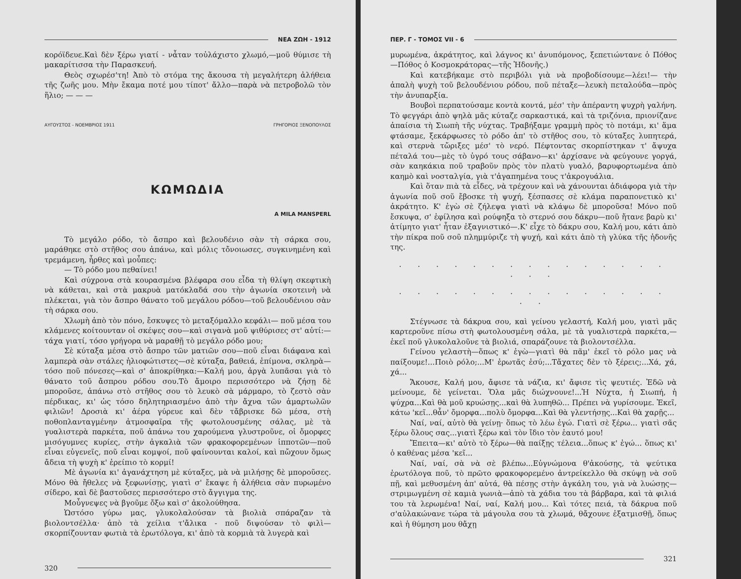ΝΕΑ ΖΩΗ - 1912
κορόϊδευε.Καὶ δὲν ξέρω γιατί - νἆταν τοὐλάχιστο χλωμό,—μοῦ θύμισε τὴ μακαρίτισσα τὴν Παρασκευή.
Θεὸς σχωρέσ'τη! Ἀπὸ τὸ στόμα της ἄκουσα τὴ μεγαλήτερη ἀλήθεια τῆς ζωῆς μου. Μὴν ἔκαμα ποτέ μου τίποτ' ἄλλο—παρὰ νὰ πετροβολῶ τὸν ἥλιο; — — —
ΑΥΓΟΥΣΤΟΣ - ΝΟΕΜΒΡΙΟΣ 1911 ΓΡΗΓΟΡΙΟΣ ΞΕΝΟΠΟΥΛΟΣ
ΚΩΜΩΔΙΑ
A MILA MANSPERL
Τὸ μεγάλο ρόδο, τὸ ἄσπρο καὶ βελουδένιο σὰν τὴ σάρκα σου, μαράθηκε στὸ στῆθος σου ἀπάνω, καὶ μόλις τὄνοιωσες, συγκινημένη καὶ τρεμάμενη, ἦρθες καὶ μοὖπες:
— Τὸ ρόδο μου πεθαίνει!
Καὶ σύχρονα στὰ κουρασμένα βλέφαρα σου εἶδα τὴ θλίψη σκεφτικὴ νὰ κάθεται, καὶ στὰ μακρυὰ ματόκλαδά σου τὴν ἀγωνία σκοτεινὴ νὰ πλέκεται, γιὰ τὸν ἄσπρο θάνατο τοῦ μεγάλου ρόδου—τοῦ βελουδένιου σὰν τὴ σάρκα σου.
Χλωμὴ ἀπὸ τὸν πόνο, ἔσκυψες τὸ μεταξόμαλλο κεφάλι— ποῦ μέσα του κλάμενες κοίτουνταν οἱ σκέψες σου—καὶ σιγανὰ μοῦ ψιθύρισες στ' αὐτί:—τάχα γιατί, τόσο γρήγορα νὰ μαραθῇ τὸ μεγάλο ρόδο μου;
Σὲ κύταξα μέσα στὸ ἄσπρο τῶν ματιῶν σου—ποῦ εἶναι διάφανα καὶ λαμπερὰ σὰν στάλες ἡλιοφώτιστες—σὲ κύταξα, βαθειά, ἐπίμονα, σκληρὰ—τόσο ποῦ πόνεσες—καὶ σ' ἀποκρίθηκα:—Καλή μου, ἀργὰ λυπᾶσαι γιὰ τὸ θάνατο τοῦ ἄσπρου ρόδου σου.Τὸ ἄμοιρο περισσότερο νὰ ζήσῃ δὲ μποροῦσε, ἀπάνω στὸ στῆθος σου τὸ λευκὸ σὰ μάρμαρο, τὸ ζεστὸ σὰν πέρδικας, κι' ὡς τόσο δηλητηριασμένο ἀπὸ τὴν ἄχνα τῶν ἁμαρτωλῶν φιλιῶν! Δροσιὰ κι' ἀέρα γύρευε καὶ δὲν τἄβρισκε δῶ μέσα, στὴ ποθοπλανταγμένην ἀτμοσφαῖρα τῆς φωτολουσμένης σάλας, μὲ τὰ γυαλιστερὰ παρκέτα, ποῦ ἀπάνω του χαρούμενα γλυστροῦνε, οἱ ὄμορφες μισόγυμνες κυρίες, στὴν ἀγκαλιὰ τῶν φρακοφορεμένων ἱπποτῶν—ποῦ εἶναι εὐγενεῖς, ποῦ εἶναι κομψοί, ποῦ φαίνουνται καλοί, καὶ πὤχουν ὅμως ἄδεια τὴ ψυχὴ κ' ἐρείπιο τὸ κορμί!
Μὲ ἀγωνία κι' ἀγανάχτηση μὲ κύταξες, μὰ νὰ μιλήσῃς δὲ μποροῦσες. Μόνο θὰ ἤθελες νὰ ξεφωνίσῃς, γιατὶ σ' ἔκαψε ἡ ἀλήθεια σὰν πυρωμένο σίδερο, καὶ δὲ βαστοῦσες περισσότερο στὸ ἄγγιγμα της.
Μοὖγνεψες νὰ βγοῦμε ὄξω καὶ σ' ἀκολούθησα.
Ὡστόσο γύρω μας, γλυκολαλούσαν τὰ βιολιὰ σπάραζαν τὰ βιολοντσέλλα· ἀπὸ τὰ χείλια τ'ἄλικα - ποῦ διψούσαν τὸ φιλὶ—σκορπίζουνταν φωτιὰ τὰ ἐρωτόλογα, κι' ἀπὸ τὰ κορμιὰ τὰ λυγερὰ καὶ
320
ΠΕΡ. Γ - ΤΟΜΟΣ VII - 6
μυρωμένα, ἀκράτητος, καὶ λάγνος κι' ἀνυπόμονος, ξεπετιώντανε ὁ Πόθος—Πόθος ὁ Κοσμοκράτορας—τῆς Ἡδονῆς.)
Καὶ κατεβήκαμε στὸ περιβόλι γιὰ νὰ προβοδίσουμε—λέει!— τὴν ἁπαλὴ ψυχὴ τοῦ βελουδένιου ρόδου, ποῦ πέταξε—λευκὴ πεταλούδα—πρὸς τὴν ἀνυπαρξία.
Βουβοὶ περπατούσαμε κοντὰ κοντά, μέσ' τὴν ἀπέραντη ψυχρὴ γαλήνη. Τὸ φεγγάρι ἀπὸ ψηλὰ μᾶς κύταζε σαρκαστικά, καὶ τὰ τριζόνια, πριονίζανε ἀπαίσια τὴ Σιωπὴ τῆς νύχτας. Τραβήξαμε γραμμὴ πρὸς τὸ ποτάμι, κι' ἅμα φτάσαμε, ξεκάρφωσες τὸ ρόδο ἀπ' τὸ στῆθος σου, τὸ κύταξες λυπητερά, καὶ στερνὰ τὤριξες μέσ' τὸ νερό. Πέφτοντας σκορπίστηκαν τ' ἄψυχα πέταλά του—μὲς τὸ ὑγρό τους σάβανο—κι' ἀρχίσανε νὰ φεύγουνε γοργά, σὰν καηκάκια ποῦ τραβοῦν πρὸς τὸν πλατὺ γυαλό, βαρυφορτωμένα ἀπὸ καημὸ καὶ νοσταλγία, γιὰ τ'ἀγαπημένα τους τ'ἀκρογυάλια.
Καὶ ὅταν πιὰ τὰ εἶδες, νὰ τρέχουν καὶ νὰ χάνουνται ἀδιάφορα γιὰ τὴν ἀγωνία ποῦ σοῦ ἔβοσκε τὴ ψυχή, ξέσπασες σὲ κλάμα παραπονετικὸ κι' ἀκράτητο. Κ' ἐγὼ σὲ ζήλεψα γιατὶ νὰ κλάψω δὲ μποροῦσα! Μόνο ποῦ ἔσκυψα, σ' ἐφίλησα καὶ ρούφηξα τὸ στερνό σου δάκρυ—ποῦ ἤτανε βαρὺ κι' ἀτίμητο γιατ' ἦταν ἐξαγνιστικό—.Κ' εἶχε τὸ δάκρυ σου, Καλή μου, κάτι ἀπὸ τὴν πίκρα ποῦ σοῦ πλημμύριζε τὴ ψυχή, καὶ κάτι ἀπὸ τὴ γλύκα τῆς ἡδονῆς της.
. . . . . . . . . . . . . . . . . .
. . . . . . . . . . . . . . . . .
Στέγνωσε τὰ δάκρυα σου, καὶ γείνου γελαστή, Καλή μου, γιατὶ μᾶς καρτεροῦνε πίσω στὴ φωτολουσμένη σάλα, μὲ τὰ γυαλιστερὰ παρκέτα,—ἐκεῖ ποῦ γλυκολαλοῦνε τὰ βιολιά, σπαράζουνε τὰ βιολοντσέλλα.
Γείνου γελαστὴ—ὅπως κ' ἐγὼ—γιατὶ θὰ πᾶμ' ἐκεῖ τὸ ρόλο μας νὰ παίξουμε!...Ποιὸ ρόλο;...Μ' ἐρωτᾶς ἐσύ;...Τἄχατες δὲν τὸ ξέρεις;...Χά, χά, χά...
Ἄκουσε, Καλή μου, ἄφισε τὰ νάζια, κι' ἄφισε τὶς ψευτιές. Ἐδῶ νὰ μείνουμε, δὲ γείνεται. Ὅλα μᾶς διώχνουνε!...Ἡ Νύχτα, ἡ Σιωπή, ἡ ψύχρα...Καὶ θὰ μοῦ κρυώσῃς...καὶ θὰ λυπηθῶ... Πρέπει νὰ γυρίσουμε. Ἐκεῖ, κάτω 'κεῖ...θἆν' ὄμορφα...πολὺ ὄμορφα...Καὶ θὰ γλεντήσῃς...Καὶ θὰ χαρῇς...
Ναί, ναί, αὐτὸ θὰ γείνῃ· ὅπως τὸ λέω ἐγώ. Γιατὶ σὲ ξέρω... γιατὶ σᾶς ξέρω ὅλους σας...γιατὶ ξέρω καὶ τὸν ἴδιο τὸν ἑαυτό μου!
Ἔπειτα—κι' αὐτὸ τὸ ξέρω—θὰ παίξῃς τέλεια...ὅπως κ' ἐγώ... ὅπως κι' ὁ καθένας μέσα 'κεῖ...
Ναί, ναί, σὰ νὰ σὲ βλέπω...Εὐγνώμονα θ'ἀκούσῃς, τὰ ψεύτικα ἐρωτόλογα ποῦ, τὸ πρῶτο φρακοφορεμένο ἀντρείκελλο θὰ σκύψῃ νὰ σοῦ πῇ, καὶ μεθυσμένη ἀπ' αὐτά, θὰ πέσῃς στὴν ἀγκάλη του, γιὰ νὰ λυώσῃς—στριμωγμένη σὲ καμιὰ γωνιὰ—ἀπὸ τὰ χάδια του τὰ βάρβαρα, καὶ τὰ φιλιά του τὰ λερωμένα! Ναί, ναί, Καλή μου... Καὶ τότες πειά, τὰ δάκρυα ποῦ σ'αὐλακώνανε τώρα τὰ μάγουλα σου τὰ χλωμά, θἄχουνε ἐξατμισθῇ, ὅπως καὶ ἡ θύμηση μου θἄχῃ
321